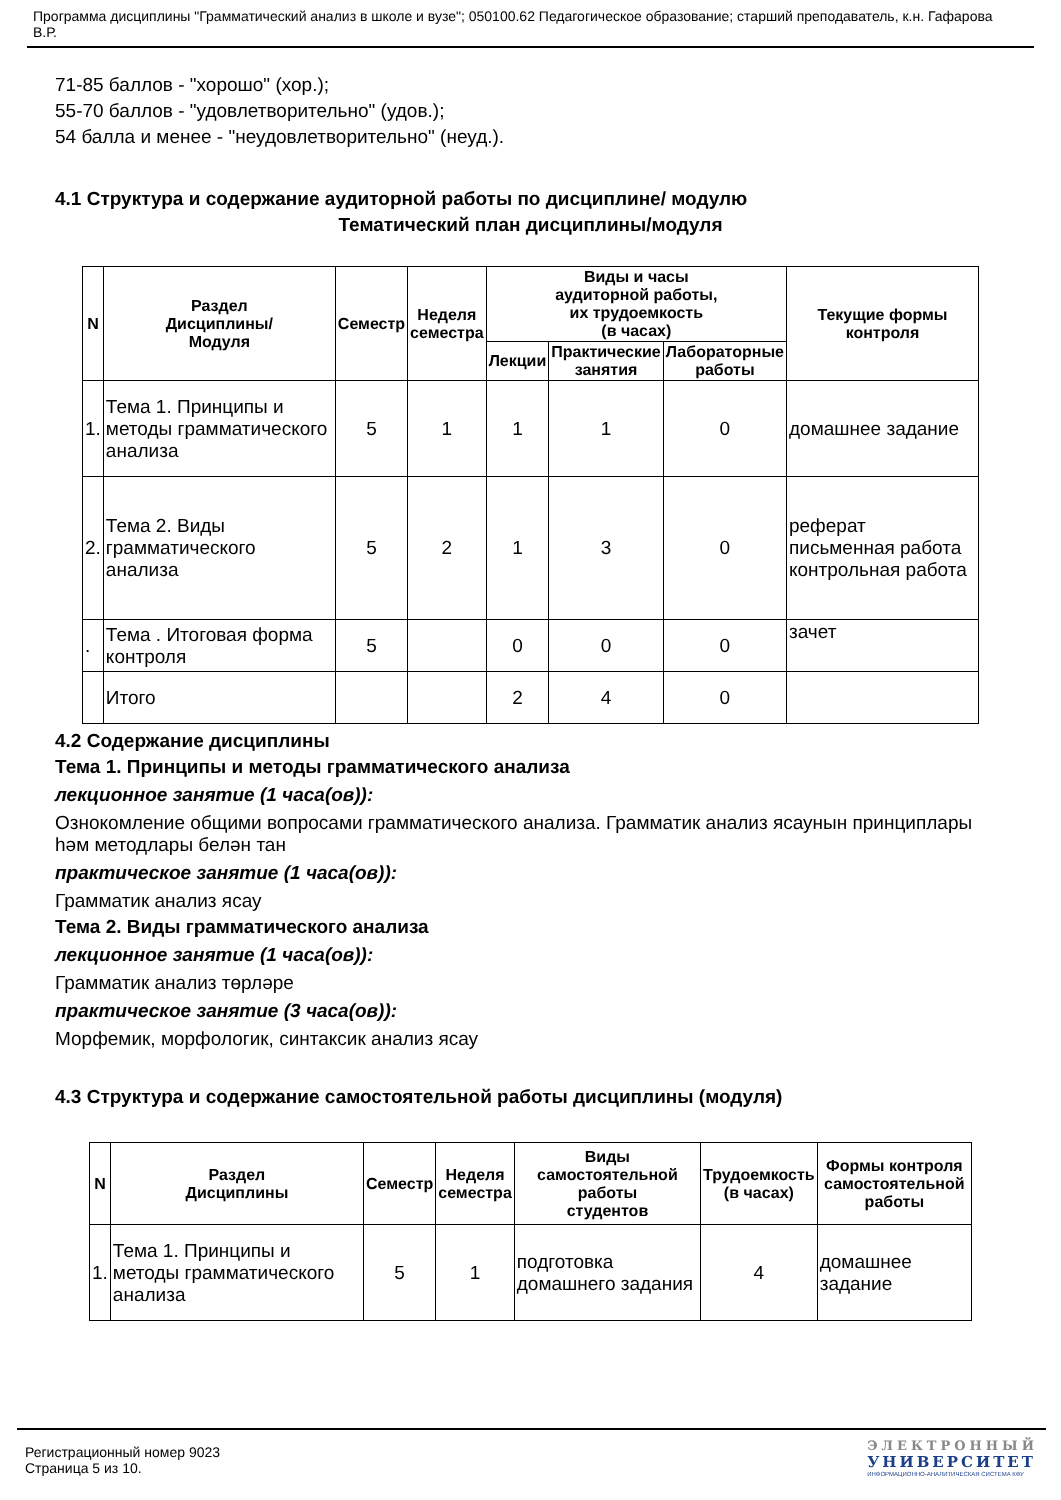Программа дисциплины "Грамматический анализ в школе и вузе"; 050100.62 Педагогическое образование; старший преподаватель, к.н. Гафарова В.Р.
71-85 баллов - "хорошо" (хор.);
55-70 баллов - "удовлетворительно" (удов.);
54 балла и менее - "неудовлетворительно" (неуд.).
4.1 Структура и содержание аудиторной работы по дисциплине/ модулю
Тематический план дисциплины/модуля
| N | Раздел Дисциплины/ Модуля | Семестр | Неделя семестра | Виды и часы аудиторной работы, их трудоемкость (в часах) | | | Текущие формы контроля |
| --- | --- | --- | --- | --- | --- | --- | --- |
| | | | | Лекции | Практические занятия | Лабораторные работы | |
| 1. | Тема 1. Принципы и методы грамматического анализа | 5 | 1 | 1 | 1 | 0 | домашнее задание |
| 2. | Тема 2. Виды грамматического анализа | 5 | 2 | 1 | 3 | 0 | реферат письменная работа контрольная работа |
| . | Тема . Итоговая форма контроля | 5 | | 0 | 0 | 0 | зачет |
| | Итого | | | 2 | 4 | 0 | |
4.2 Содержание дисциплины
Тема 1. Принципы и методы грамматического анализа
лекционное занятие (1 часа(ов)):
Ознокомление общими вопросами грамматического анализа. Грамматик анализ ясаунын принциплары һәм методлары белән тан
практическое занятие (1 часа(ов)):
Грамматик анализ ясау
Тема 2. Виды грамматического анализа
лекционное занятие (1 часа(ов)):
Грамматик анализ төрләре
практическое занятие (3 часа(ов)):
Морфемик, морфологик, синтаксик анализ ясау
4.3 Структура и содержание самостоятельной работы дисциплины (модуля)
| N | Раздел Дисциплины | Семестр | Неделя семестра | Виды самостоятельной работы студентов | Трудоемкость (в часах) | Формы контроля самостоятельной работы |
| --- | --- | --- | --- | --- | --- | --- |
| 1. | Тема 1. Принципы и методы грамматического анализа | 5 | 1 | подготовка домашнего задания | 4 | домашнее задание |
Регистрационный номер 9023
Страница 5 из 10.
ЭЛЕКТРОННЫЙ
УНИВЕРСИТЕТ
ИНФОРМАЦИОННО-АНАЛИТИЧЕСКАЯ СИСТЕМА КФУ